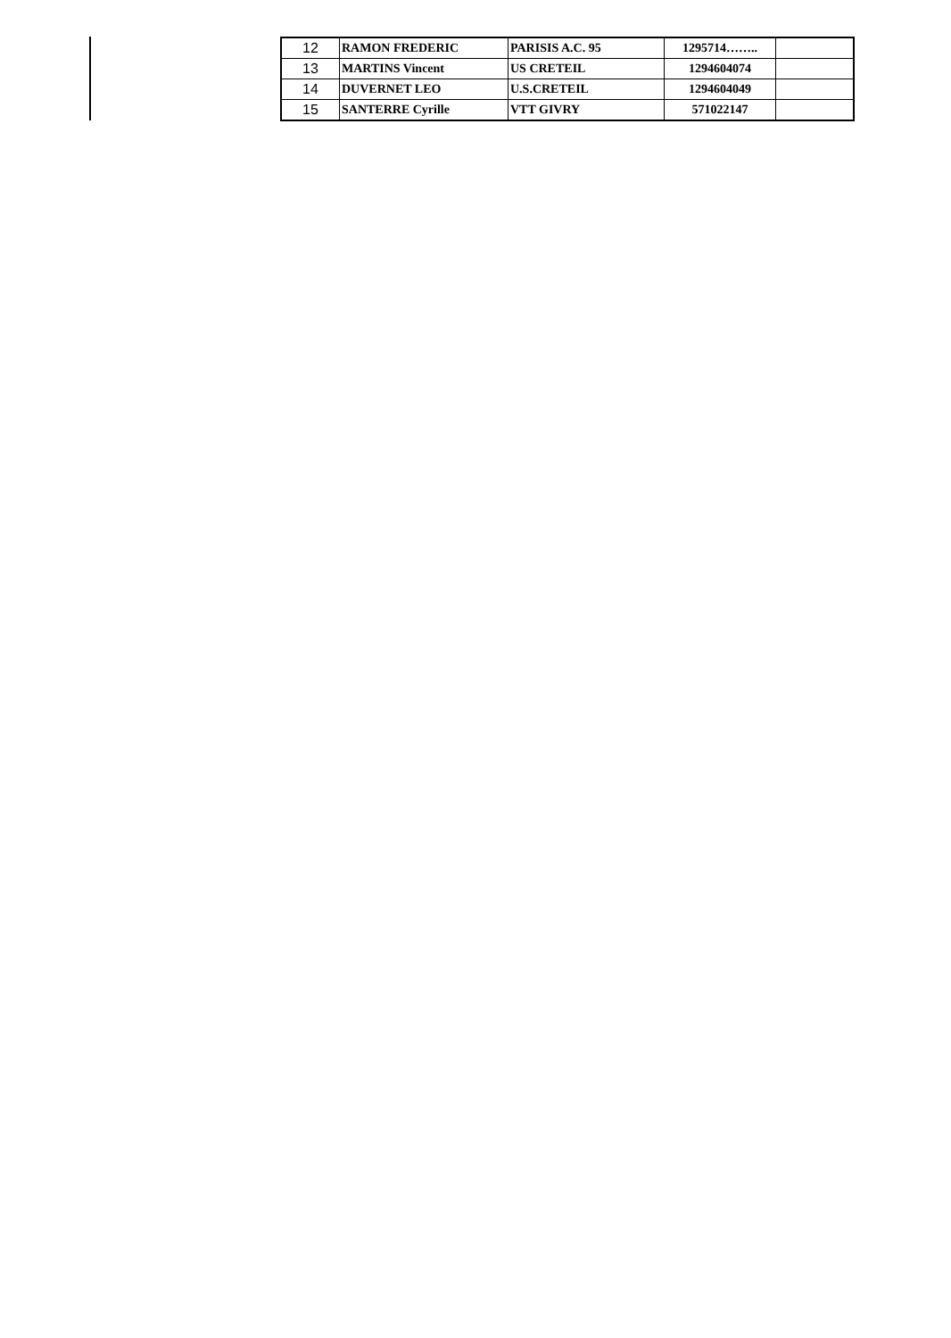| 12 | RAMON FREDERIC | PARISIS A.C. 95 | 1295714…….. | |
| 13 | MARTINS Vincent | US CRETEIL | 1294604074 | |
| 14 | DUVERNET LEO | U.S.CRETEIL | 1294604049 | |
| 15 | SANTERRE Cyrille | VTT GIVRY | 571022147 | |